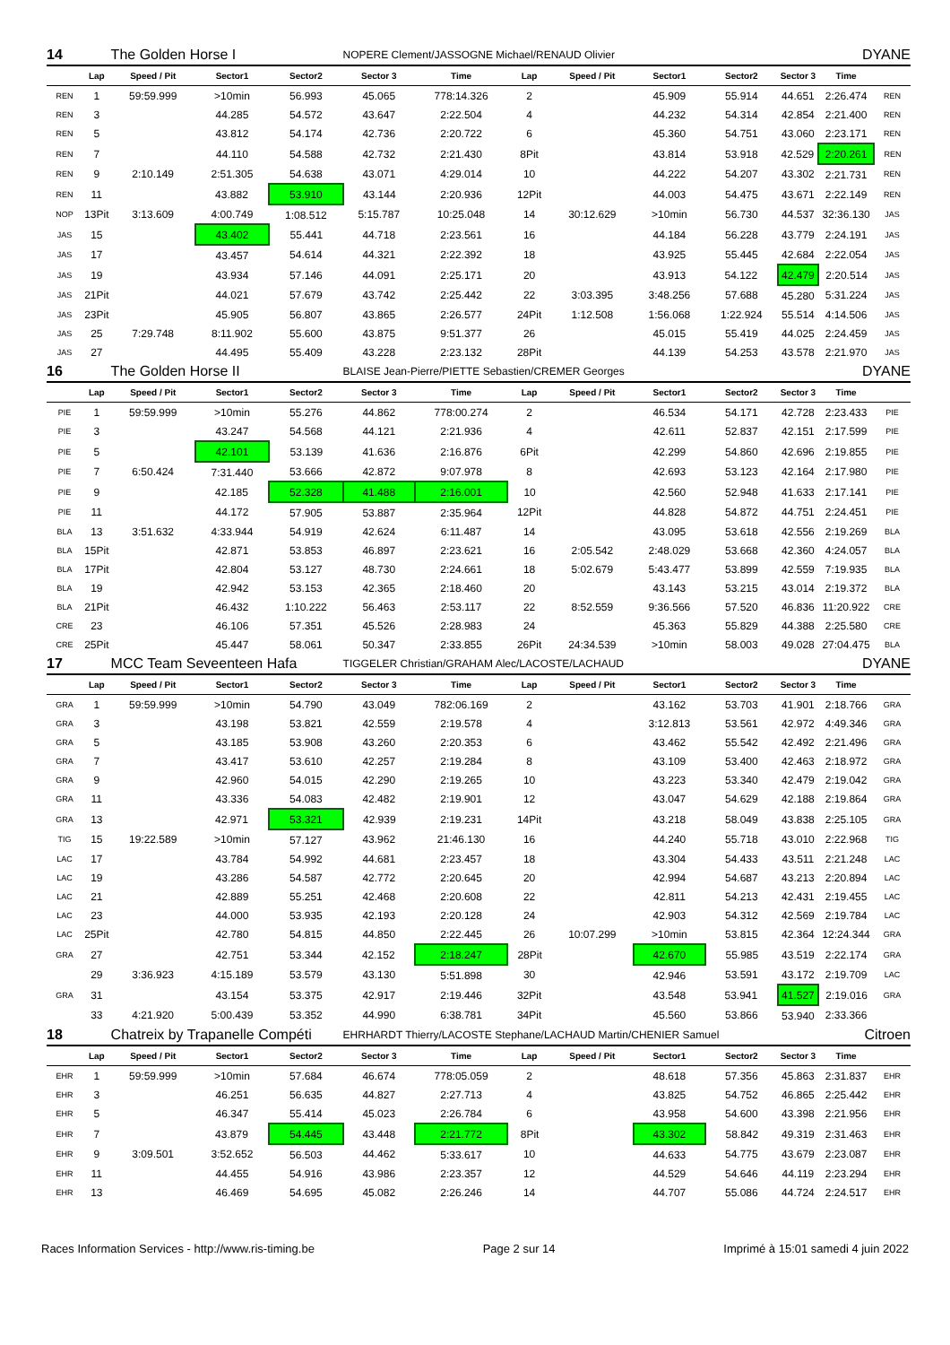| 14 | | The Golden Horse I | | | NOPERE Clement/JASSOGNE Michael/RENAUD Olivier | | | | | | DYANE | | |
| | Lap | Speed / Pit | Sector1 | Sector2 | Sector 3 | Time | Lap | Speed / Pit | Sector1 | Sector2 | Sector 3 | Time | |
| REN | 1 | 59:59.999 | >10min | 56.993 | 45.065 | 778:14.326 | 2 | | 45.909 | 55.914 | 44.651 | 2:26.474 | REN |
| REN | 3 | | 44.285 | 54.572 | 43.647 | 2:22.504 | 4 | | 44.232 | 54.314 | 42.854 | 2:21.400 | REN |
| REN | 5 | | 43.812 | 54.174 | 42.736 | 2:20.722 | 6 | | 45.360 | 54.751 | 43.060 | 2:23.171 | REN |
| REN | 7 | | 44.110 | 54.588 | 42.732 | 2:21.430 | 8Pit | | 43.814 | 53.918 | 42.529 | 2:20.261 | REN |
| REN | 9 | 2:10.149 | 2:51.305 | 54.638 | 43.071 | 4:29.014 | 10 | | 44.222 | 54.207 | 43.302 | 2:21.731 | REN |
| REN | 11 | | 43.882 | 53.910 | 43.144 | 2:20.936 | 12Pit | | 44.003 | 54.475 | 43.671 | 2:22.149 | REN |
| NOP | 13Pit | 3:13.609 | 4:00.749 | 1:08.512 | 5:15.787 | 10:25.048 | 14 | 30:12.629 | >10min | 56.730 | 44.537 | 32:36.130 | JAS |
| JAS | 15 | | 43.402 | 55.441 | 44.718 | 2:23.561 | 16 | | 44.184 | 56.228 | 43.779 | 2:24.191 | JAS |
| JAS | 17 | | 43.457 | 54.614 | 44.321 | 2:22.392 | 18 | | 43.925 | 55.445 | 42.684 | 2:22.054 | JAS |
| JAS | 19 | | 43.934 | 57.146 | 44.091 | 2:25.171 | 20 | | 43.913 | 54.122 | 42.479 | 2:20.514 | JAS |
| JAS | 21Pit | | 44.021 | 57.679 | 43.742 | 2:25.442 | 22 | 3:03.395 | 3:48.256 | 57.688 | 45.280 | 5:31.224 | JAS |
| JAS | 23Pit | | 45.905 | 56.807 | 43.865 | 2:26.577 | 24Pit | 1:12.508 | 1:56.068 | 1:22.924 | 55.514 | 4:14.506 | JAS |
| JAS | 25 | 7:29.748 | 8:11.902 | 55.600 | 43.875 | 9:51.377 | 26 | | 45.015 | 55.419 | 44.025 | 2:24.459 | JAS |
| JAS | 27 | | 44.495 | 55.409 | 43.228 | 2:23.132 | 28Pit | | 44.139 | 54.253 | 43.578 | 2:21.970 | JAS |
| 16 | | The Golden Horse II | | | BLAISE Jean-Pierre/PIETTE Sebastien/CREMER Georges | | | | | | DYANE | | |
| | Lap | Speed / Pit | Sector1 | Sector2 | Sector 3 | Time | Lap | Speed / Pit | Sector1 | Sector2 | Sector 3 | Time | |
| PIE | 1 | 59:59.999 | >10min | 55.276 | 44.862 | 778:00.274 | 2 | | 46.534 | 54.171 | 42.728 | 2:23.433 | PIE |
| PIE | 3 | | 43.247 | 54.568 | 44.121 | 2:21.936 | 4 | | 42.611 | 52.837 | 42.151 | 2:17.599 | PIE |
| PIE | 5 | | 42.101 | 53.139 | 41.636 | 2:16.876 | 6Pit | | 42.299 | 54.860 | 42.696 | 2:19.855 | PIE |
| PIE | 7 | 6:50.424 | 7:31.440 | 53.666 | 42.872 | 9:07.978 | 8 | | 42.693 | 53.123 | 42.164 | 2:17.980 | PIE |
| PIE | 9 | | 42.185 | 52.328 | 41.488 | 2:16.001 | 10 | | 42.560 | 52.948 | 41.633 | 2:17.141 | PIE |
| PIE | 11 | | 44.172 | 57.905 | 53.887 | 2:35.964 | 12Pit | | 44.828 | 54.872 | 44.751 | 2:24.451 | PIE |
| BLA | 13 | 3:51.632 | 4:33.944 | 54.919 | 42.624 | 6:11.487 | 14 | | 43.095 | 53.618 | 42.556 | 2:19.269 | BLA |
| BLA | 15Pit | | 42.871 | 53.853 | 46.897 | 2:23.621 | 16 | 2:05.542 | 2:48.029 | 53.668 | 42.360 | 4:24.057 | BLA |
| BLA | 17Pit | | 42.804 | 53.127 | 48.730 | 2:24.661 | 18 | 5:02.679 | 5:43.477 | 53.899 | 42.559 | 7:19.935 | BLA |
| BLA | 19 | | 42.942 | 53.153 | 42.365 | 2:18.460 | 20 | | 43.143 | 53.215 | 43.014 | 2:19.372 | BLA |
| BLA | 21Pit | | 46.432 | 1:10.222 | 56.463 | 2:53.117 | 22 | 8:52.559 | 9:36.566 | 57.520 | 46.836 | 11:20.922 | CRE |
| CRE | 23 | | 46.106 | 57.351 | 45.526 | 2:28.983 | 24 | | 45.363 | 55.829 | 44.388 | 2:25.580 | CRE |
| CRE | 25Pit | | 45.447 | 58.061 | 50.347 | 2:33.855 | 26Pit | 24:34.539 | >10min | 58.003 | 49.028 | 27:04.475 | BLA |
| 17 | | MCC Team Seveenteen Hafa | | | TIGGELER Christian/GRAHAM Alec/LACOSTE/LACHAUD | | | | | | DYANE | | |
| | Lap | Speed / Pit | Sector1 | Sector2 | Sector 3 | Time | Lap | Speed / Pit | Sector1 | Sector2 | Sector 3 | Time | |
| GRA | 1 | 59:59.999 | >10min | 54.790 | 43.049 | 782:06.169 | 2 | | 43.162 | 53.703 | 41.901 | 2:18.766 | GRA |
| GRA | 3 | | 43.198 | 53.821 | 42.559 | 2:19.578 | 4 | | 3:12.813 | 53.561 | 42.972 | 4:49.346 | GRA |
| GRA | 5 | | 43.185 | 53.908 | 43.260 | 2:20.353 | 6 | | 43.462 | 55.542 | 42.492 | 2:21.496 | GRA |
| GRA | 7 | | 43.417 | 53.610 | 42.257 | 2:19.284 | 8 | | 43.109 | 53.400 | 42.463 | 2:18.972 | GRA |
| GRA | 9 | | 42.960 | 54.015 | 42.290 | 2:19.265 | 10 | | 43.223 | 53.340 | 42.479 | 2:19.042 | GRA |
| GRA | 11 | | 43.336 | 54.083 | 42.482 | 2:19.901 | 12 | | 43.047 | 54.629 | 42.188 | 2:19.864 | GRA |
| GRA | 13 | | 42.971 | 53.321 | 42.939 | 2:19.231 | 14Pit | | 43.218 | 58.049 | 43.838 | 2:25.105 | GRA |
| TIG | 15 | 19:22.589 | >10min | 57.127 | 43.962 | 21:46.130 | 16 | | 44.240 | 55.718 | 43.010 | 2:22.968 | TIG |
| LAC | 17 | | 43.784 | 54.992 | 44.681 | 2:23.457 | 18 | | 43.304 | 54.433 | 43.511 | 2:21.248 | LAC |
| LAC | 19 | | 43.286 | 54.587 | 42.772 | 2:20.645 | 20 | | 42.994 | 54.687 | 43.213 | 2:20.894 | LAC |
| LAC | 21 | | 42.889 | 55.251 | 42.468 | 2:20.608 | 22 | | 42.811 | 54.213 | 42.431 | 2:19.455 | LAC |
| LAC | 23 | | 44.000 | 53.935 | 42.193 | 2:20.128 | 24 | | 42.903 | 54.312 | 42.569 | 2:19.784 | LAC |
| LAC | 25Pit | | 42.780 | 54.815 | 44.850 | 2:22.445 | 26 | 10:07.299 | >10min | 53.815 | 42.364 | 12:24.344 | GRA |
| GRA | 27 | | 42.751 | 53.344 | 42.152 | 2:18.247 | 28Pit | | 42.670 | 55.985 | 43.519 | 2:22.174 | GRA |
| | 29 | 3:36.923 | 4:15.189 | 53.579 | 43.130 | 5:51.898 | 30 | | 42.946 | 53.591 | 43.172 | 2:19.709 | LAC |
| GRA | 31 | | 43.154 | 53.375 | 42.917 | 2:19.446 | 32Pit | | 43.548 | 53.941 | 41.527 | 2:19.016 | GRA |
| | 33 | 4:21.920 | 5:00.439 | 53.352 | 44.990 | 6:38.781 | 34Pit | | 45.560 | 53.866 | 53.940 | 2:33.366 | |
| 18 | | Chatreix by Trapanelle Compéti | | | EHRHARDT Thierry/LACOSTE Stephane/LACHAUD Martin/CHENIER Samuel | | | | | | Citroen | | |
| | Lap | Speed / Pit | Sector1 | Sector2 | Sector 3 | Time | Lap | Speed / Pit | Sector1 | Sector2 | Sector 3 | Time | |
| EHR | 1 | 59:59.999 | >10min | 57.684 | 46.674 | 778:05.059 | 2 | | 48.618 | 57.356 | 45.863 | 2:31.837 | EHR |
| EHR | 3 | | 46.251 | 56.635 | 44.827 | 2:27.713 | 4 | | 43.825 | 54.752 | 46.865 | 2:25.442 | EHR |
| EHR | 5 | | 46.347 | 55.414 | 45.023 | 2:26.784 | 6 | | 43.958 | 54.600 | 43.398 | 2:21.956 | EHR |
| EHR | 7 | | 43.879 | 54.445 | 43.448 | 2:21.772 | 8Pit | | 43.302 | 58.842 | 49.319 | 2:31.463 | EHR |
| EHR | 9 | 3:09.501 | 3:52.652 | 56.503 | 44.462 | 5:33.617 | 10 | | 44.633 | 54.775 | 43.679 | 2:23.087 | EHR |
| EHR | 11 | | 44.455 | 54.916 | 43.986 | 2:23.357 | 12 | | 44.529 | 54.646 | 44.119 | 2:23.294 | EHR |
| EHR | 13 | | 46.469 | 54.695 | 45.082 | 2:26.246 | 14 | | 44.707 | 55.086 | 44.724 | 2:24.517 | EHR |
Races Information Services - http://www.ris-timing.be Page 2 sur 14 Imprimé à 15:01 samedi 4 juin 2022